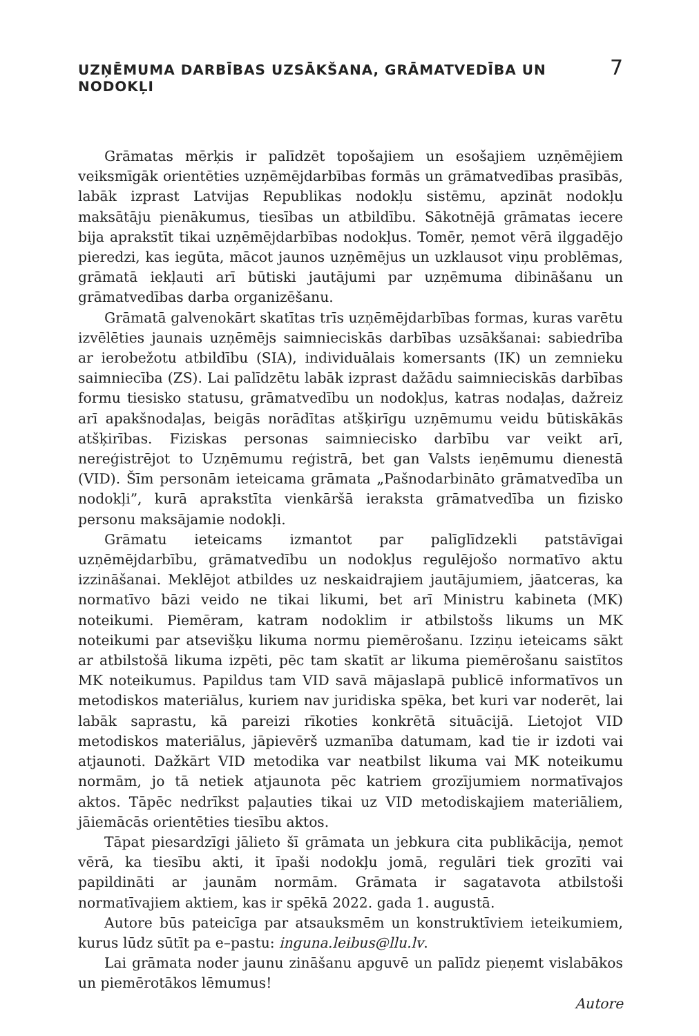UZŅĒMUMA DARBĪBAS UZSĀKŠANA, GRĀMATVEDĪBA UN NODOKĻI 7
Grāmatas mērķis ir palīdzēt topošajiem un esošajiem uzņēmējiem veiksmīgāk orientēties uzņēmējdarbības formās un grāmatvedības prasībās, labāk izprast Latvijas Republikas nodokļu sistēmu, apzināt nodokļu maksātāju pienākumus, tiesības un atbildību. Sākotnējā grāmatas iecere bija aprakstīt tikai uzņēmējdarbības nodokļus. Tomēr, ņemot vērā ilggadējo pieredzi, kas iegūta, mācot jaunos uzņēmējus un uzklausot viņu problēmas, grāmatā iekļauti arī būtiski jautājumi par uzņēmuma dibināšanu un grāmatvedības darba organizēšanu.
Grāmatā galvenokārt skatītas trīs uzņēmējdarbības formas, kuras varētu izvēlēties jaunais uzņēmējs saimnieciskās darbības uzsākšanai: sabiedrība ar ierobežotu atbildību (SIA), individuālais komersants (IK) un zemnieku saimniecība (ZS). Lai palīdzētu labāk izprast dažādu saimnieciskās darbības formu tiesisko statusu, grāmatvedību un nodokļus, katras nodaļas, dažreiz arī apakšnodaļas, beigās norādītas atšķirīgu uzņēmumu veidu būtiskākās atšķirības. Fiziskas personas saimniecisko darbību var veikt arī, nereģistrējot to Uzņēmumu reģistrā, bet gan Valsts ieņēmumu dienestā (VID). Šīm personām ieteicama grāmata „Pašnodarbināto grāmatvedība un nodokļi”, kurā aprakstīta vienkāršā ieraksta grāmatvedība un fizisko personu maksājamie nodokļi.
Grāmatu ieteicams izmantot par palīglīdzekli patstāvīgai uzņēmējdarbību, grāmatvedību un nodokļus regulējošo normatīvo aktu izzināšanai. Meklējot atbildes uz neskaidrajiem jautājumiem, jāatceras, ka normatīvo bāzi veido ne tikai likumi, bet arī Ministru kabineta (MK) noteikumi. Piemēram, katram nodoklim ir atbilstošs likums un MK noteikumi par atsevišķu likuma normu piemērošanu. Izziņu ieteicams sākt ar atbilstošā likuma izpēti, pēc tam skatīt ar likuma piemērošanu saistītos MK noteikumus. Papildus tam VID savā mājaslapā publicē informatīvos un metodiskos materiālus, kuriem nav juridiska spēka, bet kuri var noderēt, lai labāk saprastu, kā pareizi rīkoties konkrētā situācijā. Lietojot VID metodiskos materiālus, jāpievērš uzmanība datumam, kad tie ir izdoti vai atjaunoti. Dažkārt VID metodika var neatbilst likuma vai MK noteikumu normām, jo tā netiek atjaunota pēc katriem grozījumiem normatīvajos aktos. Tāpēc nedrīkst paļauties tikai uz VID metodiskajiem materiāliem, jāiemācās orientēties tiesību aktos.
Tāpat piesardzīgi jālieto šī grāmata un jebkura cita publikācija, ņemot vērā, ka tiesību akti, it īpaši nodokļu jomā, regulāri tiek grozīti vai papildināti ar jaunām normām. Grāmata ir sagatavota atbilstoši normatīvajiem aktiem, kas ir spēkā 2022. gada 1. augustā.
Autore būs pateicīga par atsauksmēm un konstruktīviem ieteikumiem, kurus lūdz sūtīt pa e–pastu: inguna.leibus@llu.lv.
Lai grāmata noder jaunu zināšanu apguvē un palīdz pieņemt vislabākos un piemērotākos lēmumus!
Autore